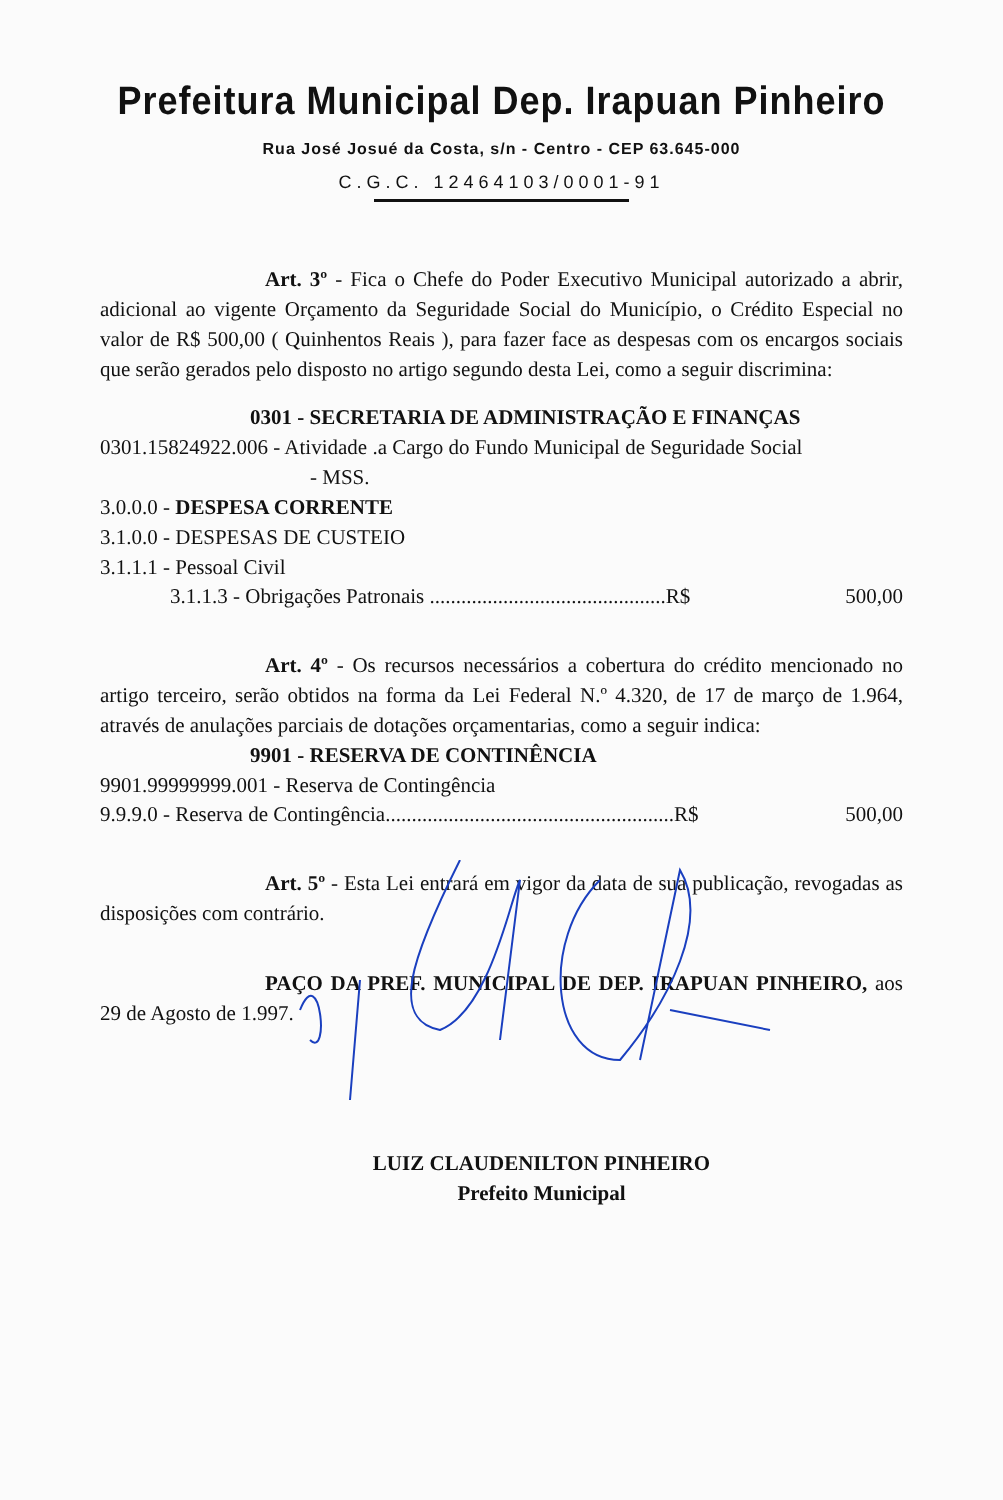Prefeitura Municipal Dep. Irapuan Pinheiro
Rua José Josué da Costa, s/n - Centro - CEP 63.645-000
C.G.C. 12464103/0001-91
Art. 3º - Fica o Chefe do Poder Executivo Municipal autorizado a abrir, adicional ao vigente Orçamento da Seguridade Social do Município, o Crédito Especial no valor de R$ 500,00 ( Quinhentos Reais ), para fazer face as despesas com os encargos sociais que serão gerados pelo disposto no artigo segundo desta Lei, como a seguir discrimina:
0301 - SECRETARIA DE ADMINISTRAÇÃO E FINANÇAS
0301.15824922.006 - Atividade .a Cargo do Fundo Municipal de Seguridade Social
- MSS.
3.0.0.0 - DESPESA CORRENTE
3.1.0.0 - DESPESAS DE CUSTEIO
3.1.1.1 - Pessoal Civil
3.1.1.3 - Obrigações Patronais .............................................R$ 500,00
Art. 4º - Os recursos necessários a cobertura do crédito mencionado no artigo terceiro, serão obtidos na forma da Lei Federal N.º 4.320, de 17 de março de 1.964, através de anulações parciais de dotações orçamentarias, como a seguir indica:
9901 - RESERVA DE CONTINÊNCIA
9901.99999999.001 - Reserva de Contingência
9.9.9.0 - Reserva de Contingência.......................................................R$ 500,00
Art. 5º - Esta Lei entrará em vigor da data de sua publicação, revogadas as disposições com contrário.
PAÇO DA PREF. MUNICIPAL DE DEP. IRAPUAN PINHEIRO, aos 29 de Agosto de 1.997.
LUIZ CLAUDENILTON PINHEIRO
Prefeito Municipal